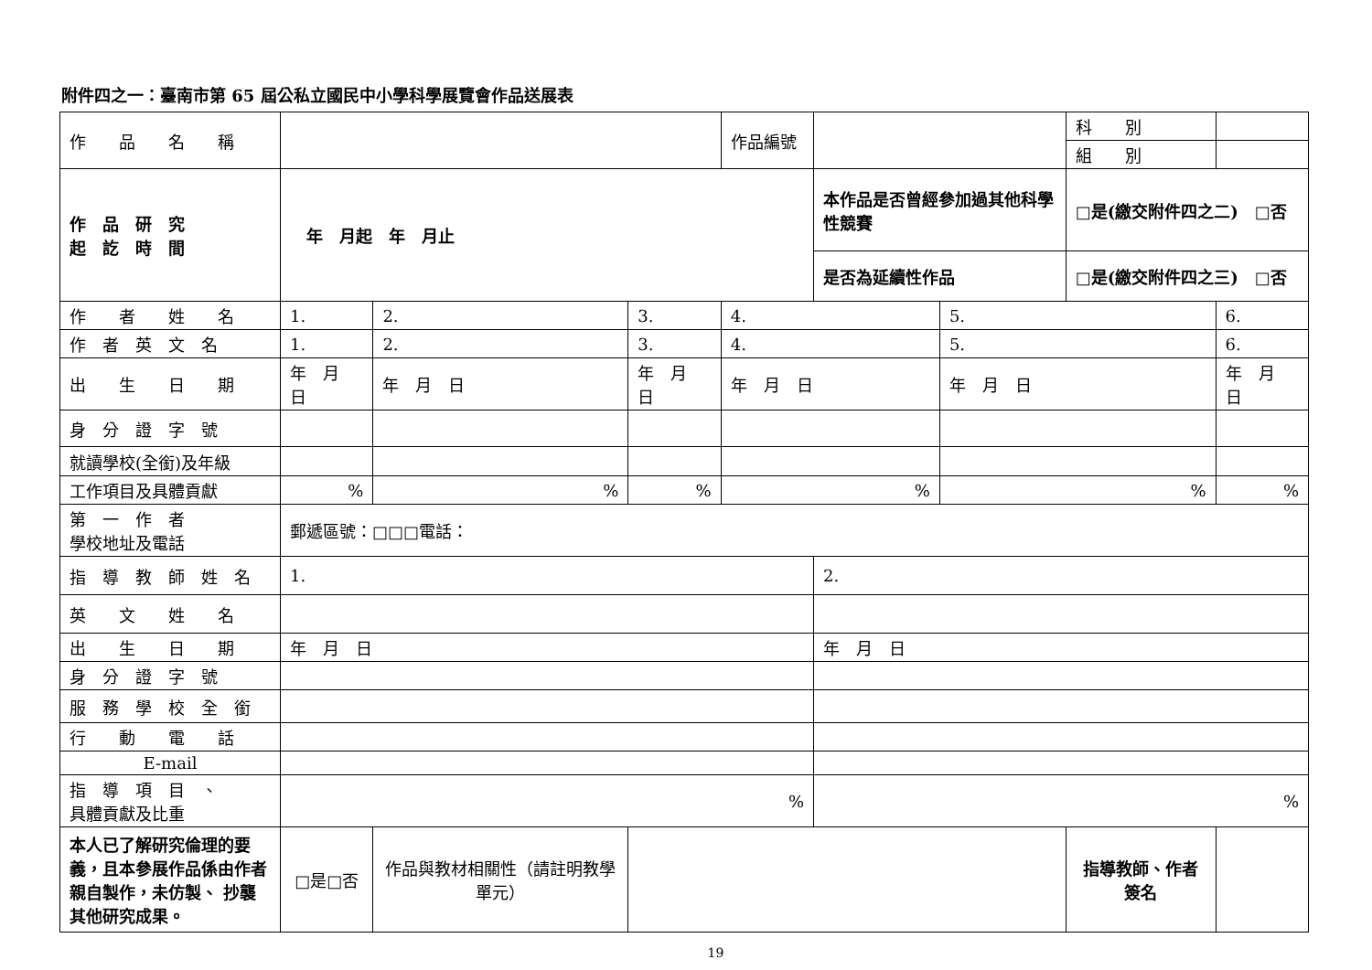附件四之一：臺南市第 65 屆公私立國民中小學科學展覽會作品送展表
| 作 品 名 稱 | | | | 作品編號 | | | 科 別 | |
| | | | | | | | 組 別 | |
| 作 品 研 究 起 訖 時 間 | 年 月起 年 月止 | | | | 本作品是否曾經參加過其他科學性競賽 | | □是(繳交附件四之二) □否 | |
| | | | | | 是否為延續性作品 | | □是(繳交附件四之三) □否 | |
| 作 者 姓 名 | 1. | 2. | 3. | 4. | | 5. | | 6. |
| 作 者 英 文 名 | 1. | 2. | 3. | 4. | | 5. | | 6. |
| 出 生 日 期 | 年 月 日 | 年 月 日 | 年 月 日 | 年 月 日 | | 年 月 日 | | 年 月 日 |
| 身 分 證 字 號 | | | | | | | | |
| 就讀學校(全銜)及年級 | | | | | | | | |
| 工作項目及具體貢獻 | % | % | % | % | | % | | % |
| 第 一 作 者 學校地址及電話 | 郵遞區號：□□□電話： | | | | | | | |
| 指 導 教 師 姓 名 | 1. | | | | 2. | | | |
| 英 文 姓 名 | | | | | | | | |
| 出 生 日 期 | 年 月 日 | | | | 年 月 日 | | | |
| 身 分 證 字 號 | | | | | | | | |
| 服 務 學 校 全 銜 | | | | | | | | |
| 行 動 電 話 | | | | | | | | |
| E-mail | | | | | | | | |
| 指 導 項 目 、 具體貢獻及比重 | % | | | | % | | | |
| 本人已了解研究倫理的要義，且本參展作品係由作者親自製作，未仿製、 抄襲其他研究成果。 | □是□否 | 作品與教材相關性（請註明教學單元） | | | | | 指導教師、作者簽名 | |
19